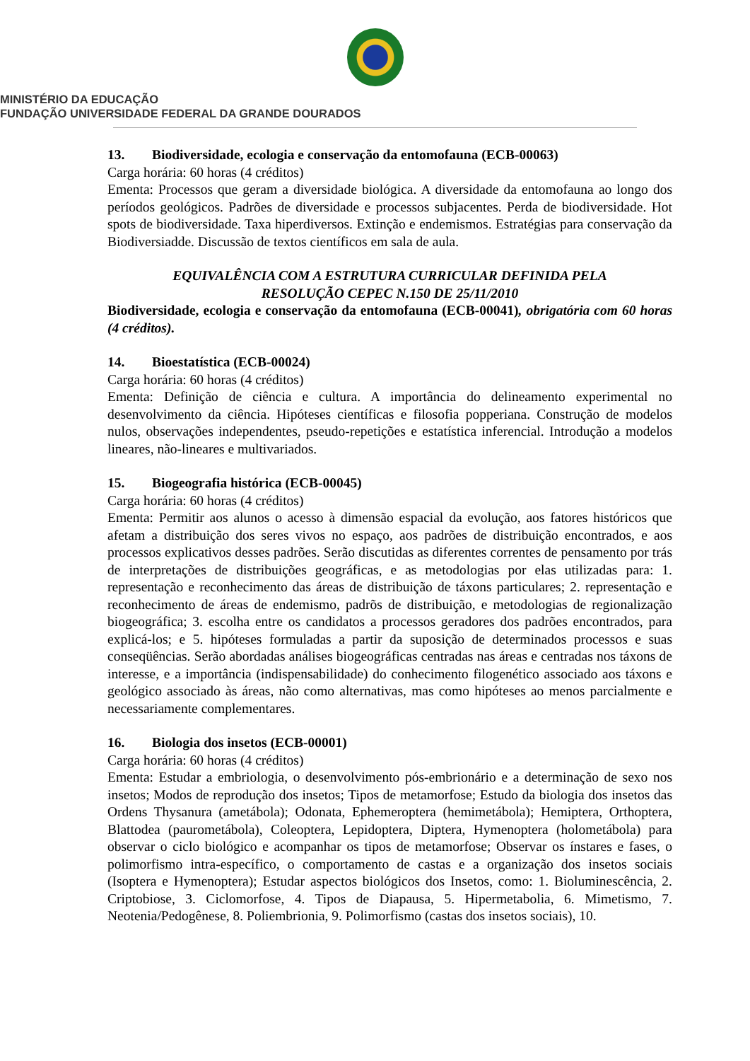MINISTÉRIO DA EDUCAÇÃO
FUNDAÇÃO UNIVERSIDADE FEDERAL DA GRANDE DOURADOS
13. Biodiversidade, ecologia e conservação da entomofauna (ECB-00063)
Carga horária: 60 horas (4 créditos)
Ementa: Processos que geram a diversidade biológica. A diversidade da entomofauna ao longo dos períodos geológicos. Padrões de diversidade e processos subjacentes. Perda de biodiversidade. Hot spots de biodiversidade. Taxa hiperdiversos. Extinção e endemismos. Estratégias para conservação da Biodiversiadde. Discussão de textos científicos em sala de aula.
EQUIVALÊNCIA COM A ESTRUTURA CURRICULAR DEFINIDA PELA
RESOLUÇÃO CEPEC N.150 DE 25/11/2010
Biodiversidade, ecologia e conservação da entomofauna (ECB-00041), obrigatória com 60 horas (4 créditos).
14. Bioestatística (ECB-00024)
Carga horária: 60 horas (4 créditos)
Ementa: Definição de ciência e cultura. A importância do delineamento experimental no desenvolvimento da ciência. Hipóteses científicas e filosofia popperiana. Construção de modelos nulos, observações independentes, pseudo-repetições e estatística inferencial. Introdução a modelos lineares, não-lineares e multivariados.
15. Biogeografia histórica (ECB-00045)
Carga horária: 60 horas (4 créditos)
Ementa: Permitir aos alunos o acesso à dimensão espacial da evolução, aos fatores históricos que afetam a distribuição dos seres vivos no espaço, aos padrões de distribuição encontrados, e aos processos explicativos desses padrões. Serão discutidas as diferentes correntes de pensamento por trás de interpretações de distribuições geográficas, e as metodologias por elas utilizadas para: 1. representação e reconhecimento das áreas de distribuição de táxons particulares; 2. representação e reconhecimento de áreas de endemismo, padrõs de distribuição, e metodologias de regionalização biogeográfica; 3. escolha entre os candidatos a processos geradores dos padrões encontrados, para explicá-los; e 5. hipóteses formuladas a partir da suposição de determinados processos e suas conseqüências. Serão abordadas análises biogeográficas centradas nas áreas e centradas nos táxons de interesse, e a importância (indispensabilidade) do conhecimento filogenético associado aos táxons e geológico associado às áreas, não como alternativas, mas como hipóteses ao menos parcialmente e necessariamente complementares.
16. Biologia dos insetos (ECB-00001)
Carga horária: 60 horas (4 créditos)
Ementa: Estudar a embriologia, o desenvolvimento pós-embrionário e a determinação de sexo nos insetos; Modos de reprodução dos insetos; Tipos de metamorfose; Estudo da biologia dos insetos das Ordens Thysanura (ametábola); Odonata, Ephemeroptera (hemimetábola); Hemiptera, Orthoptera, Blattodea (paurometábola), Coleoptera, Lepidoptera, Diptera, Hymenoptera (holometábola) para observar o ciclo biológico e acompanhar os tipos de metamorfose; Observar os ínstares e fases, o polimorfismo intra-específico, o comportamento de castas e a organização dos insetos sociais (Isoptera e Hymenoptera); Estudar aspectos biológicos dos Insetos, como: 1. Bioluminescência, 2. Criptobiose, 3. Ciclomorfose, 4. Tipos de Diapausa, 5. Hipermetabolia, 6. Mimetismo, 7. Neotenia/Pedogênese, 8. Poliembrionia, 9. Polimorfismo (castas dos insetos sociais), 10.